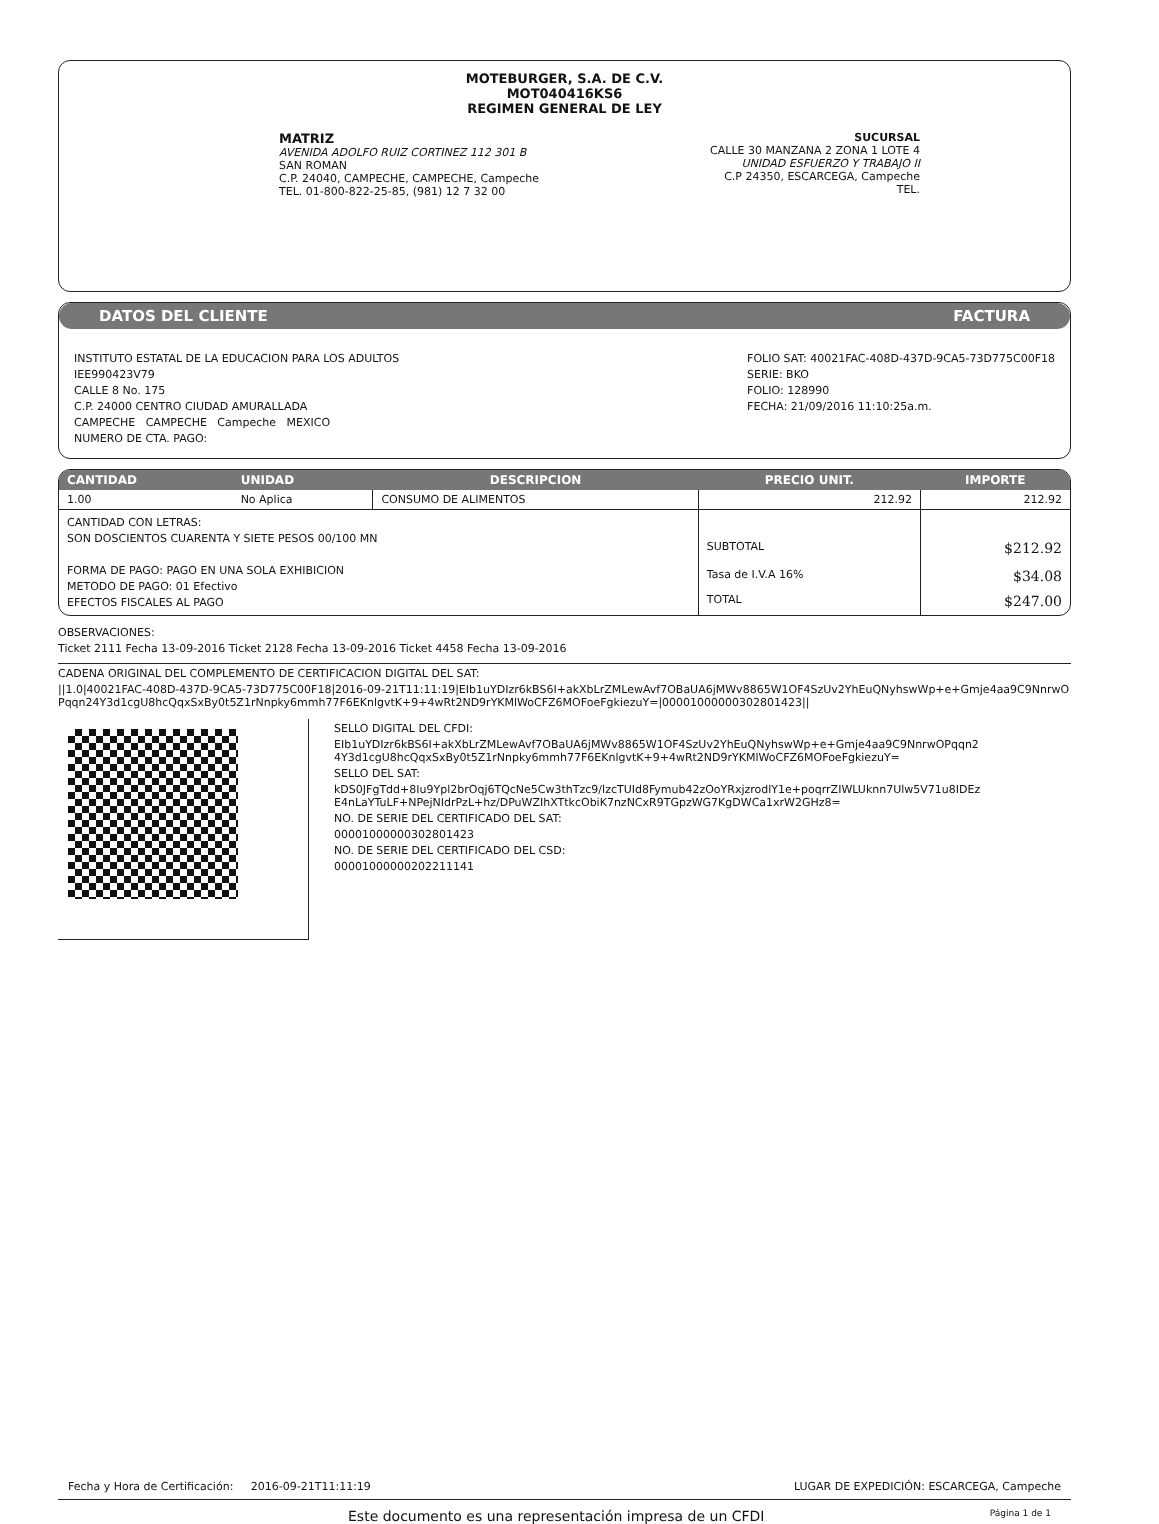MOTEBURGER, S.A. DE C.V.
MOT040416KS6
REGIMEN GENERAL DE LEY
MATRIZ
AVENIDA ADOLFO RUIZ CORTINEZ 112 301 B
SAN ROMAN
C.P. 24040, CAMPECHE, CAMPECHE, Campeche
TEL. 01-800-822-25-85, (981) 12 7 32 00
SUCURSAL
CALLE 30 MANZANA 2 ZONA 1 LOTE 4
UNIDAD ESFUERZO Y TRABAJO II
C.P 24350, ESCARCEGA, Campeche
TEL.
DATOS DEL CLIENTE FACTURA
INSTITUTO ESTATAL DE LA EDUCACION PARA LOS ADULTOS
IEE990423V79
CALLE 8 No. 175
C.P. 24000 CENTRO CIUDAD AMURALLADA
CAMPECHE CAMPECHE Campeche MEXICO
NUMERO DE CTA. PAGO:
FOLIO SAT: 40021FAC-408D-437D-9CA5-73D775C00F18
SERIE: BKO
FOLIO: 128990
FECHA: 21/09/2016 11:10:25a.m.
| CANTIDAD | UNIDAD | DESCRIPCION | PRECIO UNIT. | IMPORTE |
| --- | --- | --- | --- | --- |
| 1.00 | No Aplica | CONSUMO DE ALIMENTOS | 212.92 | 212.92 |
| CANTIDAD CON LETRAS: SON DOSCIENTOS CUARENTA Y SIETE PESOS 00/100 MN FORMA DE PAGO: PAGO EN UNA SOLA EXHIBICION METODO DE PAGO: 01 Efectivo EFECTOS FISCALES AL PAGO | | | SUBTOTAL | $212.92 |
| | | | Tasa de I.V.A 16% | $34.08 |
| | | | TOTAL | $247.00 |
OBSERVACIONES:
Ticket 2111 Fecha 13-09-2016 Ticket 2128 Fecha 13-09-2016 Ticket 4458 Fecha 13-09-2016
CADENA ORIGINAL DEL COMPLEMENTO DE CERTIFICACION DIGITAL DEL SAT:
||1.0|40021FAC-408D-437D-9CA5-73D775C00F18|2016-09-21T11:11:19|EIb1uYDIzr6kBS6I+akXbLrZMLewAvf7OBaUA6jMWv8865W1OF4SzUv2YhEuQNyhswWp+e+Gmje4aa9C9NnrwOPqqn24Y3d1cgU8hcQqxSxBy0t5Z1rNnpky6mmh77F6EKnlgvtK+9+4wRt2ND9rYKMlWoCFZ6MOFoeFgkiezuY=|00001000000302801423||
SELLO DIGITAL DEL CFDI:
EIb1uYDIzr6kBS6I+akXbLrZMLewAvf7OBaUA6jMWv8865W1OF4SzUv2YhEuQNyhswWp+e+Gmje4aa9C9NnrwOPqqn24Y3d1cgU8hcQqxSxBy0t5Z1rNnpky6mmh77F6EKnlgvtK+9+4wRt2ND9rYKMlWoCFZ6MOFoeFgkiezuY=
SELLO DEL SAT:
kDS0JFgTdd+8Iu9Ypl2brOqj6TQcNe5Cw3thTzc9/lzcTUId8Fymub42zOoYRxjzrodlY1e+poqrrZIWLUknn7Ulw5V71u8IDEzE4nLaYTuLF+NPejNIdrPzL+hz/DPuWZIhXTtkcObiK7nzNCxR9TGpzWG7KgDWCa1xrW2GHz8=
NO. DE SERIE DEL CERTIFICADO DEL SAT:
00001000000302801423
NO. DE SERIE DEL CERTIFICADO DEL CSD:
00001000000202211141
Fecha y Hora de Certificación: 2016-09-21T11:11:19 LUGAR DE EXPEDICIÓN: ESCARCEGA, Campeche
Este documento es una representación impresa de un CFDI Página 1 de 1